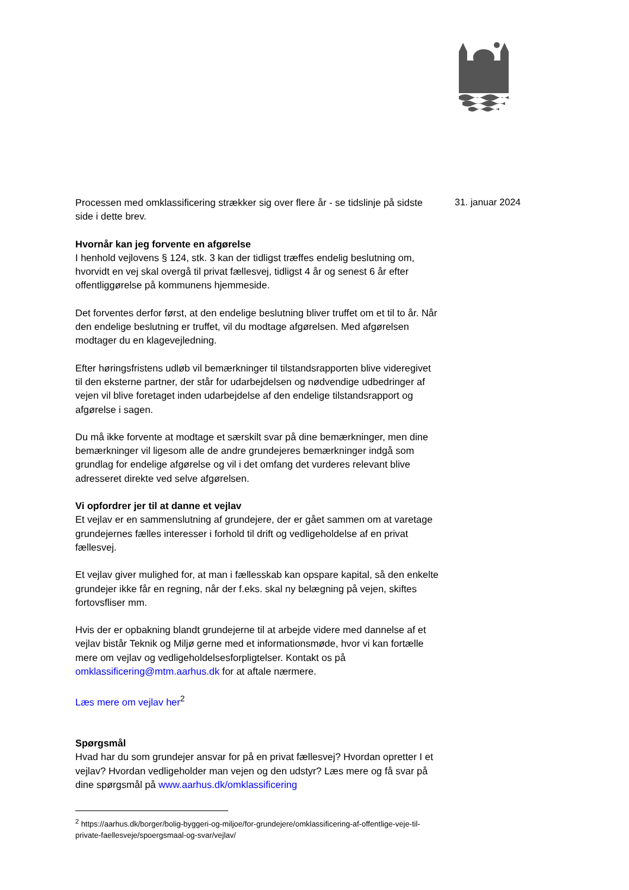Processen med omklassificering strækker sig over flere år - se tidslinje på sidste side i dette brev.
Hvornår kan jeg forvente en afgørelse
I henhold vejlovens § 124, stk. 3 kan der tidligst træffes endelig beslutning om, hvorvidt en vej skal overgå til privat fællesvej, tidligst 4 år og senest 6 år efter offentliggørelse på kommunens hjemmeside.
Det forventes derfor først, at den endelige beslutning bliver truffet om et til to år. Når den endelige beslutning er truffet, vil du modtage afgørelsen. Med afgørelsen modtager du en klagevejledning.
Efter høringsfristens udløb vil bemærkninger til tilstandsrapporten blive videregivet til den eksterne partner, der står for udarbejdelsen og nødvendige udbedringer af vejen vil blive foretaget inden udarbejdelse af den endelige tilstandsrapport og afgørelse i sagen.
Du må ikke forvente at modtage et særskilt svar på dine bemærkninger, men dine bemærkninger vil ligesom alle de andre grundejeres bemærkninger indgå som grundlag for endelige afgørelse og vil i det omfang det vurderes relevant blive adresseret direkte ved selve afgørelsen.
Vi opfordrer jer til at danne et vejlav
Et vejlav er en sammenslutning af grundejere, der er gået sammen om at varetage grundejernes fælles interesser i forhold til drift og vedligeholdelse af en privat fællesvej.
Et vejlav giver mulighed for, at man i fællesskab kan opspare kapital, så den enkelte grundejer ikke får en regning, når der f.eks. skal ny belægning på vejen, skiftes fortovsfliser mm.
Hvis der er opbakning blandt grundejerne til at arbejde videre med dannelse af et vejlav bistår Teknik og Miljø gerne med et informationsmøde, hvor vi kan fortælle mere om vejlav og vedligeholdelsesforpligtelser. Kontakt os på omklassificering@mtm.aarhus.dk for at aftale nærmere.
Læs mere om vejlav her<sup>2</sup>
Spørgsmål
Hvad har du som grundejer ansvar for på en privat fællesvej? Hvordan opretter I et vejlav? Hvordan vedligeholder man vejen og den udstyr? Læs mere og få svar på dine spørgsmål på www.aarhus.dk/omklassificering
<sup>2</sup> https://aarhus.dk/borger/bolig-byggeri-og-miljoe/for-grundejere/omklassificering-af-offentlige-veje-til-private-faellesveje/spoergsmaal-og-svar/vejlav/
31. januar 2024